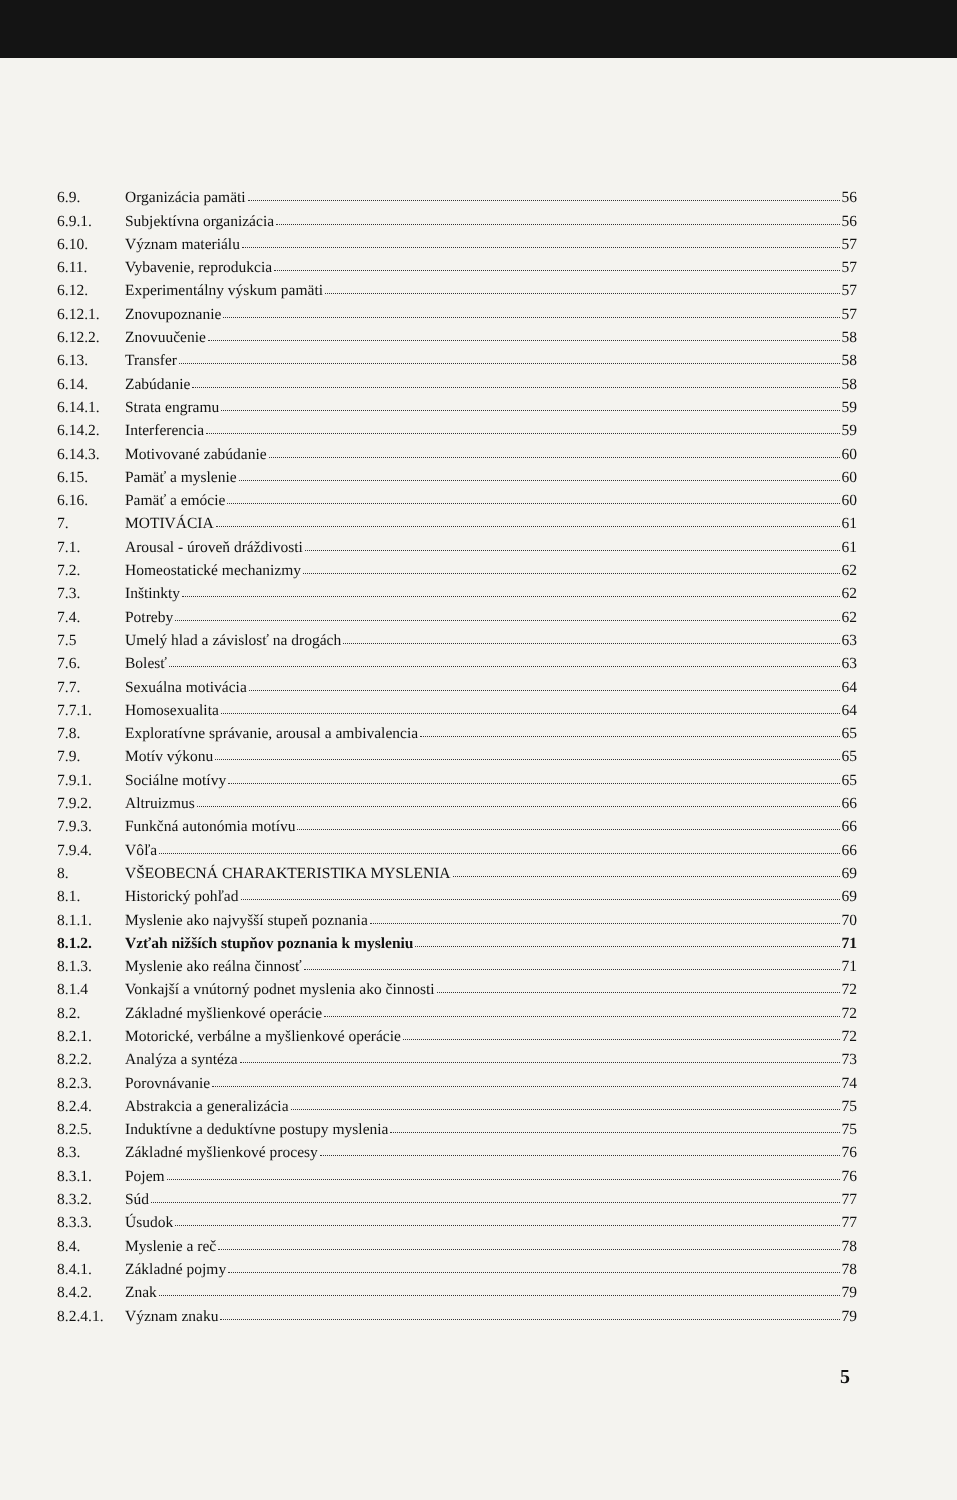6.9. Organizácia pamäti 56
6.9.1. Subjektívna organizácia 56
6.10. Význam materiálu 57
6.11. Vybavenie, reprodukcia 57
6.12. Experimentálny výskum pamäti 57
6.12.1. Znovupoznanie 57
6.12.2. Znovuučenie 58
6.13. Transfer 58
6.14. Zabúdanie 58
6.14.1. Strata engramu 59
6.14.2. Interferencia 59
6.14.3. Motivované zabúdanie 60
6.15. Pamäť a myslenie 60
6.16. Pamäť a emócie 60
7. MOTIVÁCIA 61
7.1. Arousal - úroveň dráždivosti 61
7.2. Homeostatické mechanizmy 62
7.3. Inštinkty 62
7.4. Potreby 62
7.5 Umelý hlad a závislosť na drogách 63
7.6. Bolesť 63
7.7. Sexuálna motivácia 64
7.7.1. Homosexualita 64
7.8. Exploratívne správanie, arousal a ambivalencia 65
7.9. Motív výkonu 65
7.9.1. Sociálne motívy 65
7.9.2. Altruizmus 66
7.9.3. Funkčná autonómia motívu 66
7.9.4. Vôľa 66
8. VŠEOBECNÁ CHARAKTERISTIKA MYSLENIA 69
8.1. Historický pohľad 69
8.1.1. Myslenie ako najvyšší stupeň poznania 70
8.1.2. Vzťah nižších stupňov poznania k mysleniu 71
8.1.3. Myslenie ako reálna činnosť 71
8.1.4 Vonkajší a vnútorný podnet myslenia ako činnosti 72
8.2. Základné myšlienkové operácie 72
8.2.1. Motorické, verbálne a myšlienkové operácie 72
8.2.2. Analýza a syntéza 73
8.2.3. Porovnávanie 74
8.2.4. Abstrakcia a generalizácia 75
8.2.5. Induktívne a deduktívne postupy myslenia 75
8.3. Základné myšlienkové procesy 76
8.3.1. Pojem 76
8.3.2. Súd 77
8.3.3. Úsudok 77
8.4. Myslenie a reč 78
8.4.1. Základné pojmy 78
8.4.2. Znak 79
8.2.4.1. Význam znaku 79
5